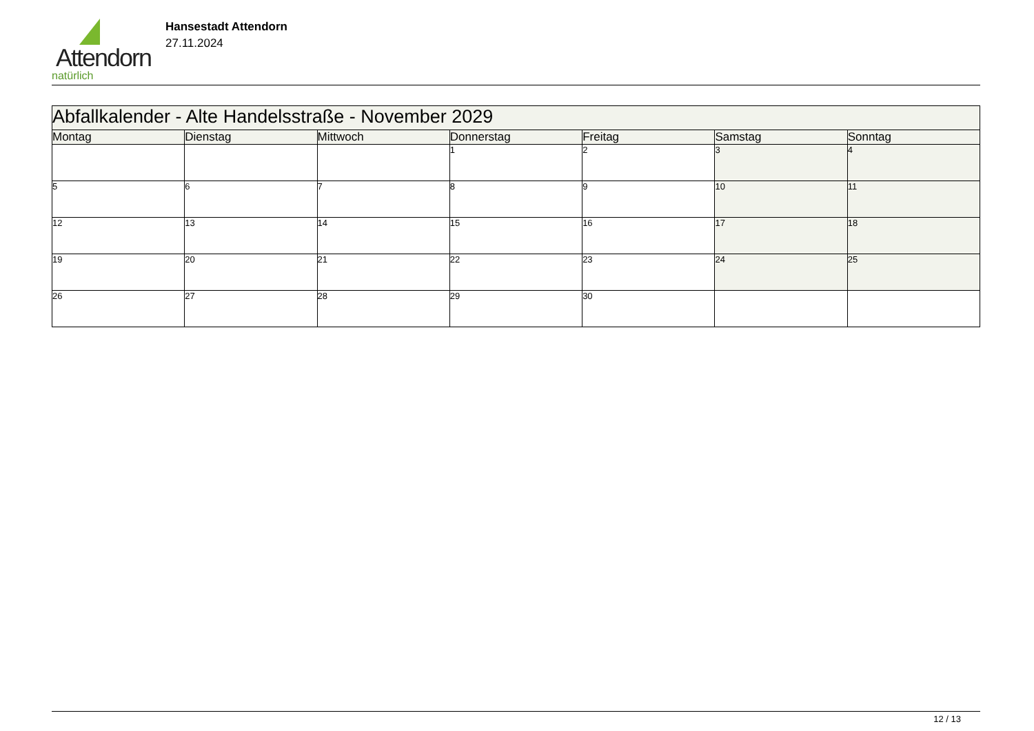Attendorn
natürlich
Hansestadt Attendorn
27.11.2024
| Abfallkalender - Alte Handelsstraße - November 2029 | | | | | | |
| --- | --- | --- | --- | --- | --- | --- |
| Montag | Dienstag | Mittwoch | Donnerstag | Freitag | Samstag | Sonntag |
| | | | 1 | 2 | 3 | 4 |
| 5 | 6 | 7 | 8 | 9 | 10 | 11 |
| 12 | 13 | 14 | 15 | 16 | 17 | 18 |
| 19 | 20 | 21 | 22 | 23 | 24 | 25 |
| 26 | 27 | 28 | 29 | 30 | | |
12 / 13